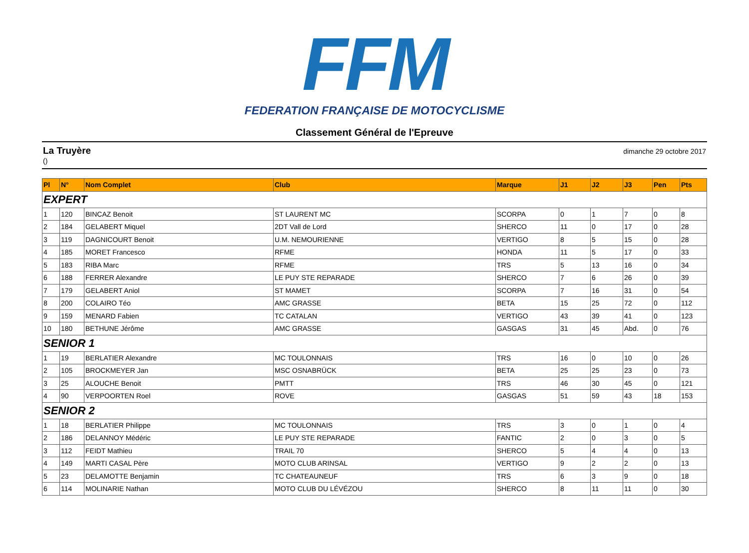FFM
FEDERATION FRANÇAISE DE MOTOCYCLISME
Classement Général de l'Epreuve
La Truyère
()
dimanche 29 octobre 2017
| Pl | N° | Nom Complet | Club | Marque | J1 | J2 | J3 | Pen | Pts |
| --- | --- | --- | --- | --- | --- | --- | --- | --- | --- |
| EXPERT | | | | | | | | | |
| 1 | 120 | BINCAZ Benoit | ST LAURENT MC | SCORPA | 0 | 1 | 7 | 0 | 8 |
| 2 | 184 | GELABERT Miquel | 2DT Vall de Lord | SHERCO | 11 | 0 | 17 | 0 | 28 |
| 3 | 119 | DAGNICOURT Benoit | U.M. NEMOURIENNE | VERTIGO | 8 | 5 | 15 | 0 | 28 |
| 4 | 185 | MORET Francesco | RFME | HONDA | 11 | 5 | 17 | 0 | 33 |
| 5 | 183 | RIBA Marc | RFME | TRS | 5 | 13 | 16 | 0 | 34 |
| 6 | 188 | FERRER Alexandre | LE PUY STE REPARADE | SHERCO | 7 | 6 | 26 | 0 | 39 |
| 7 | 179 | GELABERT Aniol | ST MAMET | SCORPA | 7 | 16 | 31 | 0 | 54 |
| 8 | 200 | COLAIRO Téo | AMC GRASSE | BETA | 15 | 25 | 72 | 0 | 112 |
| 9 | 159 | MENARD Fabien | TC CATALAN | VERTIGO | 43 | 39 | 41 | 0 | 123 |
| 10 | 180 | BETHUNE Jérôme | AMC GRASSE | GASGAS | 31 | 45 | Abd. | 0 | 76 |
| SENIOR 1 | | | | | | | | | |
| 1 | 19 | BERLATIER Alexandre | MC TOULONNAIS | TRS | 16 | 0 | 10 | 0 | 26 |
| 2 | 105 | BROCKMEYER Jan | MSC OSNABRÜCK | BETA | 25 | 25 | 23 | 0 | 73 |
| 3 | 25 | ALOUCHE Benoit | PMTT | TRS | 46 | 30 | 45 | 0 | 121 |
| 4 | 90 | VERPOORTEN Roel | ROVE | GASGAS | 51 | 59 | 43 | 18 | 153 |
| SENIOR 2 | | | | | | | | | |
| 1 | 18 | BERLATIER Philippe | MC TOULONNAIS | TRS | 3 | 0 | 1 | 0 | 4 |
| 2 | 186 | DELANNOY Médéric | LE PUY STE REPARADE | FANTIC | 2 | 0 | 3 | 0 | 5 |
| 3 | 112 | FEIDT Mathieu | TRAIL 70 | SHERCO | 5 | 4 | 4 | 0 | 13 |
| 4 | 149 | MARTI CASAL Père | MOTO CLUB ARINSAL | VERTIGO | 9 | 2 | 2 | 0 | 13 |
| 5 | 23 | DELAMOTTE Benjamin | TC CHATEAUNEUF | TRS | 6 | 3 | 9 | 0 | 18 |
| 6 | 114 | MOLINARIE Nathan | MOTO CLUB DU LÉVÉZOU | SHERCO | 8 | 11 | 11 | 0 | 30 |